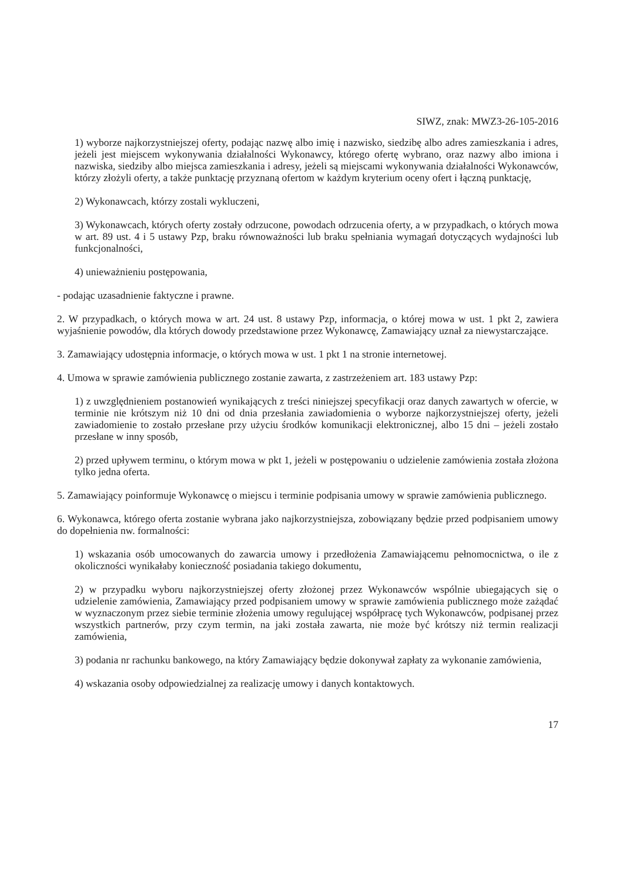SIWZ, znak: MWZ3-26-105-2016
1) wyborze najkorzystniejszej oferty, podając nazwę albo imię i nazwisko, siedzibę albo adres zamieszkania i adres, jeżeli jest miejscem wykonywania działalności Wykonawcy, którego ofertę wybrano, oraz nazwy albo imiona i nazwiska, siedziby albo miejsca zamieszkania i adresy, jeżeli są miejscami wykonywania działalności Wykonawców, którzy złożyli oferty, a także punktację przyznaną ofertom w każdym kryterium oceny ofert i łączną punktację,
2) Wykonawcach, którzy zostali wykluczeni,
3) Wykonawcach, których oferty zostały odrzucone, powodach odrzucenia oferty, a w przypadkach, o których mowa w art. 89 ust. 4 i 5 ustawy Pzp, braku równoważności lub braku spełniania wymagań dotyczących wydajności lub funkcjonalności,
4) unieważnieniu postępowania,
- podając uzasadnienie faktyczne i prawne.
2. W przypadkach, o których mowa w art. 24 ust. 8 ustawy Pzp, informacja, o której mowa w ust. 1 pkt 2, zawiera wyjaśnienie powodów, dla których dowody przedstawione przez Wykonawcę, Zamawiający uznał za niewystarczające.
3. Zamawiający udostępnia informacje, o których mowa w ust. 1 pkt 1 na stronie internetowej.
4. Umowa w sprawie zamówienia publicznego zostanie zawarta, z zastrzeżeniem art. 183 ustawy Pzp:
1) z uwzględnieniem postanowień wynikających z treści niniejszej specyfikacji oraz danych zawartych w ofercie, w terminie nie krótszym niż 10 dni od dnia przesłania zawiadomienia o wyborze najkorzystniejszej oferty, jeżeli zawiadomienie to zostało przesłane przy użyciu środków komunikacji elektronicznej, albo 15 dni – jeżeli zostało przesłane w inny sposób,
2) przed upływem terminu, o którym mowa w pkt 1, jeżeli w postępowaniu o udzielenie zamówienia została złożona tylko jedna oferta.
5. Zamawiający poinformuje Wykonawcę o miejscu i terminie podpisania umowy w sprawie zamówienia publicznego.
6. Wykonawca, którego oferta zostanie wybrana jako najkorzystniejsza, zobowiązany będzie przed podpisaniem umowy do dopełnienia nw. formalności:
1) wskazania osób umocowanych do zawarcia umowy i przedłożenia Zamawiającemu pełnomocnictwa, o ile z okoliczności wynikałaby konieczność posiadania takiego dokumentu,
2) w przypadku wyboru najkorzystniejszej oferty złożonej przez Wykonawców wspólnie ubiegających się o udzielenie zamówienia, Zamawiający przed podpisaniem umowy w sprawie zamówienia publicznego może zażądać w wyznaczonym przez siebie terminie złożenia umowy regulującej współpracę tych Wykonawców, podpisanej przez wszystkich partnerów, przy czym termin, na jaki została zawarta, nie może być krótszy niż termin realizacji zamówienia,
3) podania nr rachunku bankowego, na który Zamawiający będzie dokonywał zapłaty za wykonanie zamówienia,
4) wskazania osoby odpowiedzialnej za realizację umowy i danych kontaktowych.
17